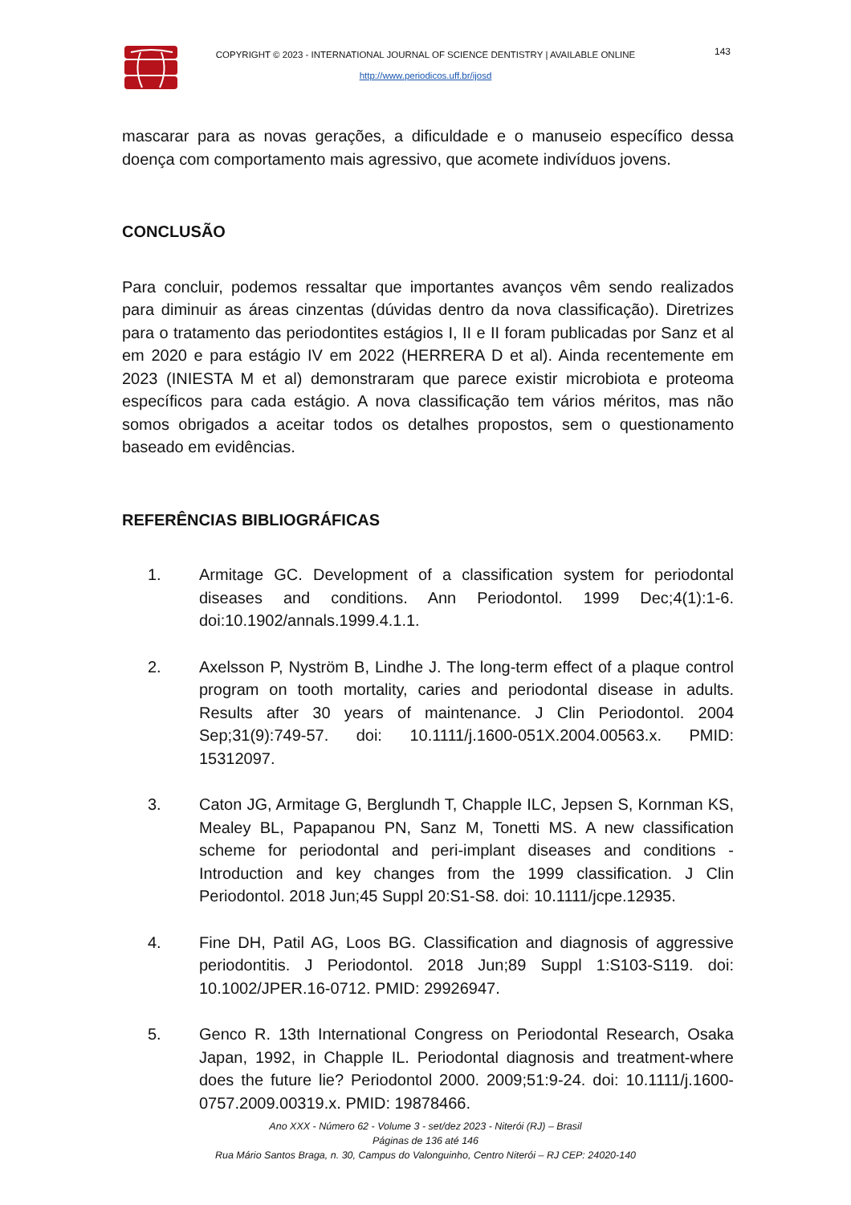COPYRIGHT © 2023 - INTERNATIONAL JOURNAL OF SCIENCE DENTISTRY | AVAILABLE ONLINE
http://www.periodicos.uff.br/ijosd
143
mascarar para as novas gerações, a dificuldade e o manuseio específico dessa doença com comportamento mais agressivo, que acomete indivíduos jovens.
CONCLUSÃO
Para concluir, podemos ressaltar que importantes avanços vêm sendo realizados para diminuir as áreas cinzentas (dúvidas dentro da nova classificação). Diretrizes para o tratamento das periodontites estágios I, II e II foram publicadas por Sanz et al em 2020 e para estágio IV em 2022 (HERRERA D et al). Ainda recentemente em 2023 (INIESTA M et al) demonstraram que parece existir microbiota e proteoma específicos para cada estágio. A nova classificação tem vários méritos, mas não somos obrigados a aceitar todos os detalhes propostos, sem o questionamento baseado em evidências.
REFERÊNCIAS BIBLIOGRÁFICAS
1. Armitage GC. Development of a classification system for periodontal diseases and conditions. Ann Periodontol. 1999 Dec;4(1):1-6. doi:10.1902/annals.1999.4.1.1.
2. Axelsson P, Nyström B, Lindhe J. The long-term effect of a plaque control program on tooth mortality, caries and periodontal disease in adults. Results after 30 years of maintenance. J Clin Periodontol. 2004 Sep;31(9):749-57. doi: 10.1111/j.1600-051X.2004.00563.x. PMID: 15312097.
3. Caton JG, Armitage G, Berglundh T, Chapple ILC, Jepsen S, Kornman KS, Mealey BL, Papapanou PN, Sanz M, Tonetti MS. A new classification scheme for periodontal and peri-implant diseases and conditions - Introduction and key changes from the 1999 classification. J Clin Periodontol. 2018 Jun;45 Suppl 20:S1-S8. doi: 10.1111/jcpe.12935.
4. Fine DH, Patil AG, Loos BG. Classification and diagnosis of aggressive periodontitis. J Periodontol. 2018 Jun;89 Suppl 1:S103-S119. doi: 10.1002/JPER.16-0712. PMID: 29926947.
5. Genco R. 13th International Congress on Periodontal Research, Osaka Japan, 1992, in Chapple IL. Periodontal diagnosis and treatment-where does the future lie? Periodontol 2000. 2009;51:9-24. doi: 10.1111/j.1600-0757.2009.00319.x. PMID: 19878466.
Ano XXX - Número 62 - Volume 3 - set/dez 2023 - Niterói (RJ) – Brasil
Páginas de 136 até 146
Rua Mário Santos Braga, n. 30, Campus do Valonguinho, Centro Niterói – RJ CEP: 24020-140